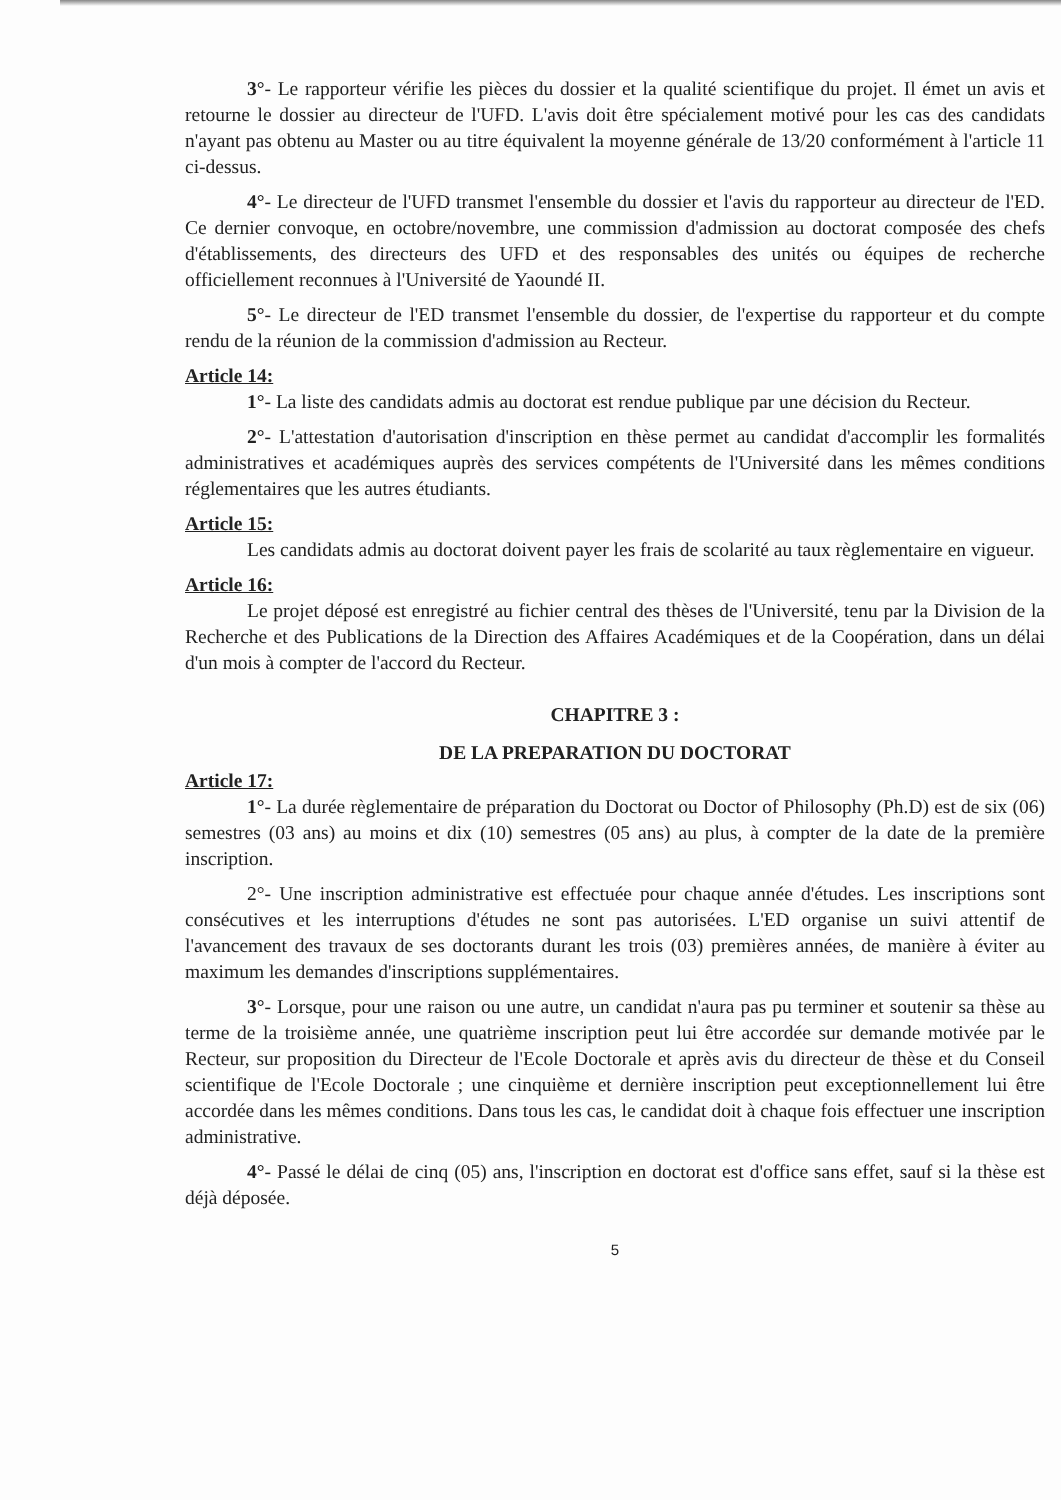3°- Le rapporteur vérifie les pièces du dossier et la qualité scientifique du projet. Il émet un avis et retourne le dossier au directeur de l'UFD. L'avis doit être spécialement motivé pour les cas des candidats n'ayant pas obtenu au Master ou au titre équivalent la moyenne générale de 13/20 conformément à l'article 11 ci-dessus.
4°- Le directeur de l'UFD transmet l'ensemble du dossier et l'avis du rapporteur au directeur de l'ED. Ce dernier convoque, en octobre/novembre, une commission d'admission au doctorat composée des chefs d'établissements, des directeurs des UFD et des responsables des unités ou équipes de recherche officiellement reconnues à l'Université de Yaoundé II.
5°- Le directeur de l'ED transmet l'ensemble du dossier, de l'expertise du rapporteur et du compte rendu de la réunion de la commission d'admission au Recteur.
Article 14:
1°- La liste des candidats admis au doctorat est rendue publique par une décision du Recteur.
2°- L'attestation d'autorisation d'inscription en thèse permet au candidat d'accomplir les formalités administratives et académiques auprès des services compétents de l'Université dans les mêmes conditions réglementaires que les autres étudiants.
Article 15:
Les candidats admis au doctorat doivent payer les frais de scolarité au taux règlementaire en vigueur.
Article 16:
Le projet déposé est enregistré au fichier central des thèses de l'Université, tenu par la Division de la Recherche et des Publications de la Direction des Affaires Académiques et de la Coopération, dans un délai d'un mois à compter de l'accord du Recteur.
CHAPITRE 3 :
DE LA PREPARATION DU DOCTORAT
Article 17:
1°- La durée règlementaire de préparation du Doctorat ou Doctor of Philosophy (Ph.D) est de six (06) semestres (03 ans) au moins et dix (10) semestres (05 ans) au plus, à compter de la date de la première inscription.
2°- Une inscription administrative est effectuée pour chaque année d'études. Les inscriptions sont consécutives et les interruptions d'études ne sont pas autorisées. L'ED organise un suivi attentif de l'avancement des travaux de ses doctorants durant les trois (03) premières années, de manière à éviter au maximum les demandes d'inscriptions supplémentaires.
3°- Lorsque, pour une raison ou une autre, un candidat n'aura pas pu terminer et soutenir sa thèse au terme de la troisième année, une quatrième inscription peut lui être accordée sur demande motivée par le Recteur, sur proposition du Directeur de l'Ecole Doctorale et après avis du directeur de thèse et du Conseil scientifique de l'Ecole Doctorale ; une cinquième et dernière inscription peut exceptionnellement lui être accordée dans les mêmes conditions. Dans tous les cas, le candidat doit à chaque fois effectuer une inscription administrative.
4°- Passé le délai de cinq (05) ans, l'inscription en doctorat est d'office sans effet, sauf si la thèse est déjà déposée.
5